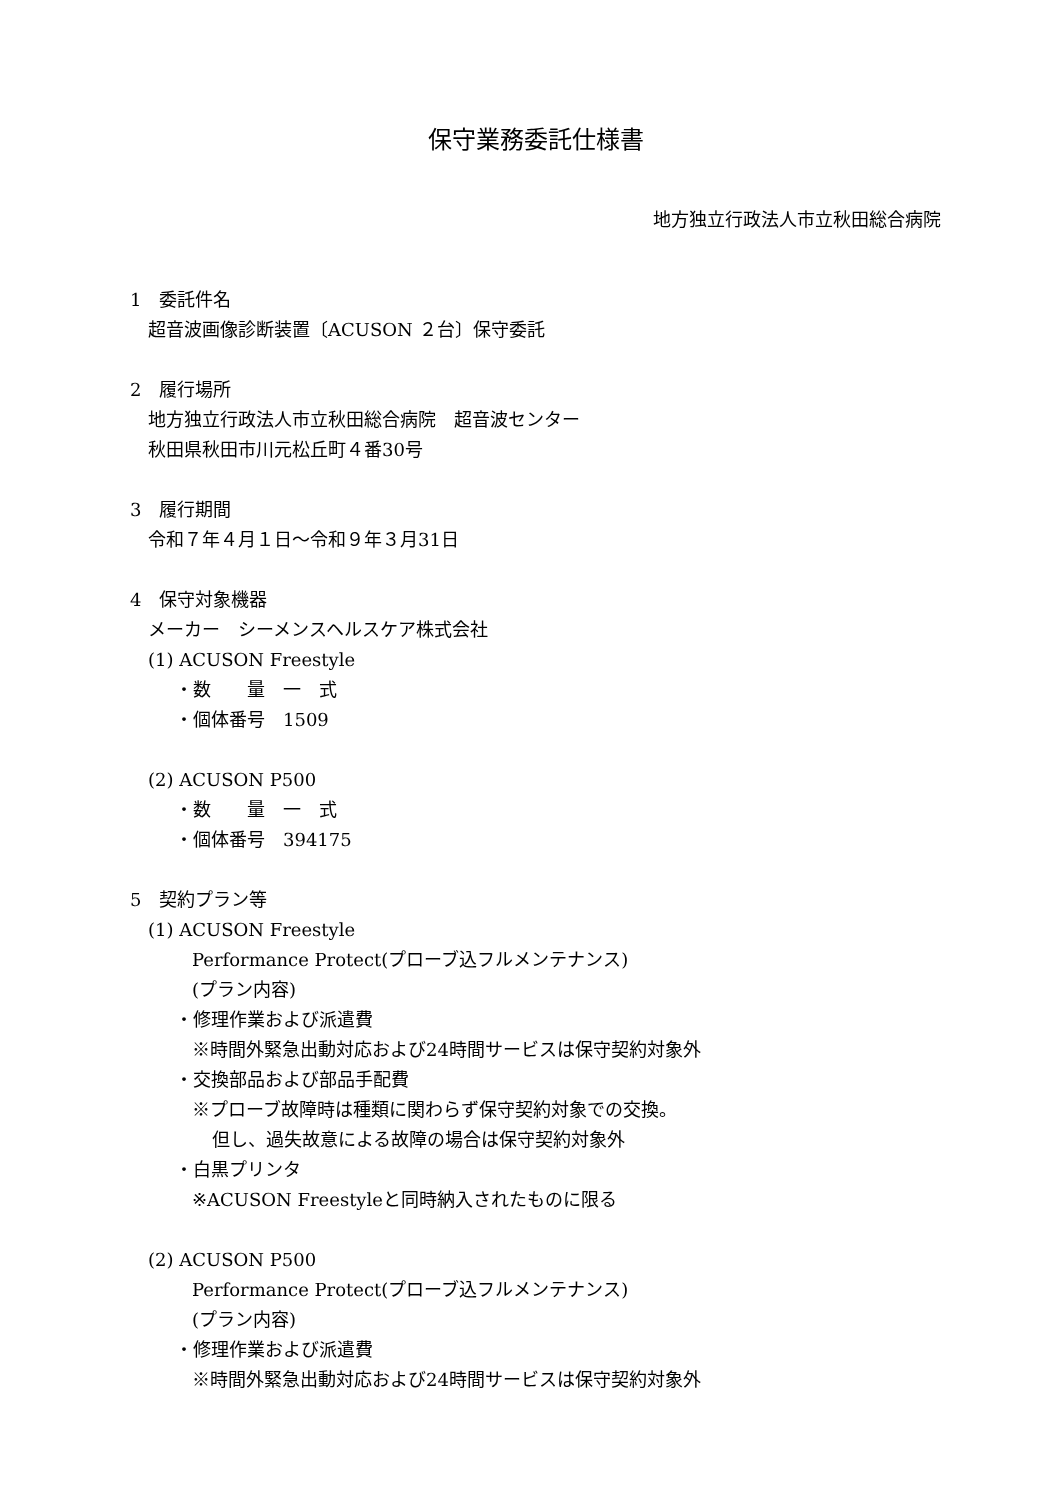保守業務委託仕様書
地方独立行政法人市立秋田総合病院
1　委託件名
超音波画像診断装置〔ACUSON ２台〕保守委託
2　履行場所
地方独立行政法人市立秋田総合病院　超音波センター
秋田県秋田市川元松丘町４番30号
3　履行期間
令和７年４月１日～令和９年３月31日
4　保守対象機器
メーカー　シーメンスヘルスケア株式会社
(1) ACUSON Freestyle
・数　　量　一　式
・個体番号　1509
(2) ACUSON P500
・数　　量　一　式
・個体番号　394175
5　契約プラン等
(1) ACUSON Freestyle
Performance Protect(プローブ込フルメンテナンス)
(プラン内容)
・修理作業および派遣費
※時間外緊急出動対応および24時間サービスは保守契約対象外
・交換部品および部品手配費
※プローブ故障時は種類に関わらず保守契約対象での交換。
但し、過失故意による故障の場合は保守契約対象外
・白黒プリンタ
※ACUSON Freestyleと同時納入されたものに限る
(2) ACUSON P500
Performance Protect(プローブ込フルメンテナンス)
(プラン内容)
・修理作業および派遣費
※時間外緊急出動対応および24時間サービスは保守契約対象外